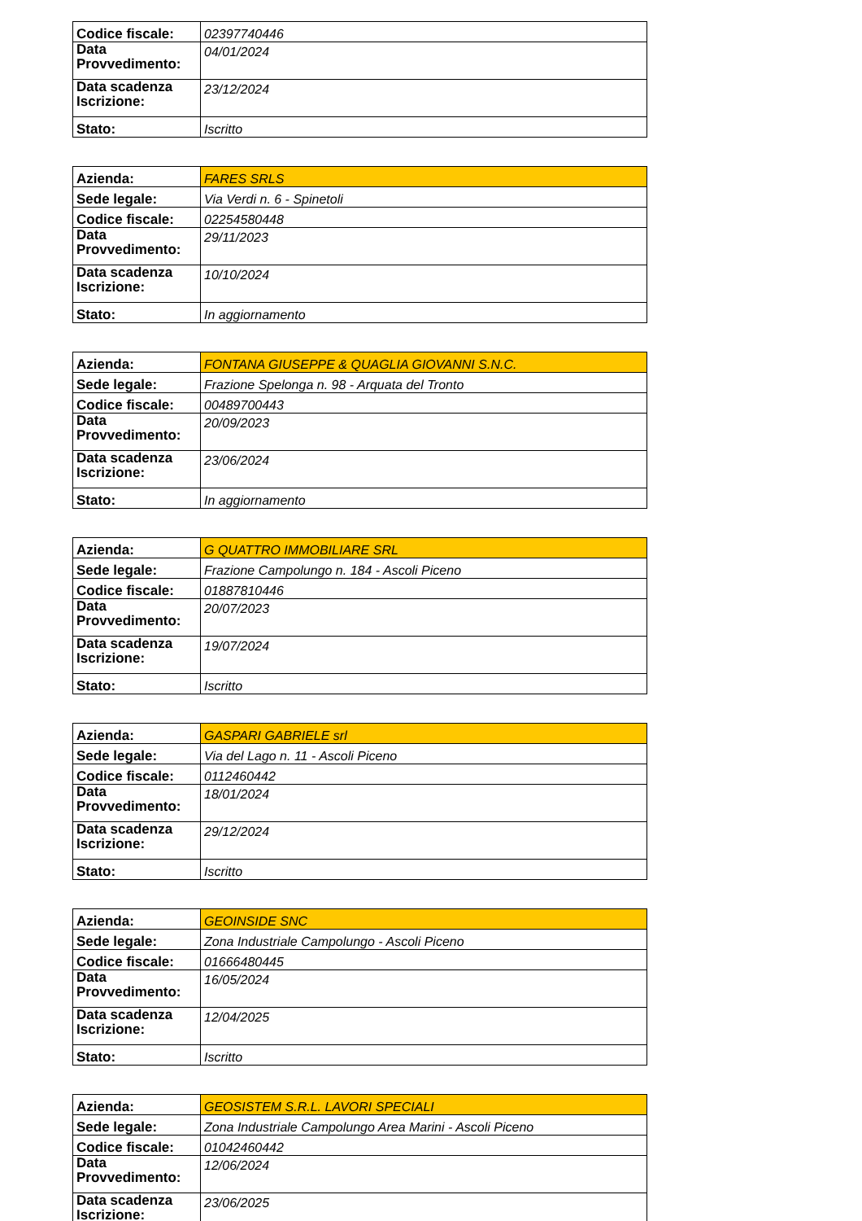| Codice fiscale: | 02397740446 |
| Data Provvedimento: | 04/01/2024 |
| Data scadenza Iscrizione: | 23/12/2024 |
| Stato: | Iscritto |
| Azienda: | FARES SRLS |
| Sede legale: | Via Verdi n. 6 - Spinetoli |
| Codice fiscale: | 02254580448 |
| Data Provvedimento: | 29/11/2023 |
| Data scadenza Iscrizione: | 10/10/2024 |
| Stato: | In aggiornamento |
| Azienda: | FONTANA GIUSEPPE & QUAGLIA GIOVANNI S.N.C. |
| Sede legale: | Frazione Spelonga n. 98 - Arquata del Tronto |
| Codice fiscale: | 00489700443 |
| Data Provvedimento: | 20/09/2023 |
| Data scadenza Iscrizione: | 23/06/2024 |
| Stato: | In aggiornamento |
| Azienda: | G QUATTRO IMMOBILIARE SRL |
| Sede legale: | Frazione Campolungo n. 184 - Ascoli Piceno |
| Codice fiscale: | 01887810446 |
| Data Provvedimento: | 20/07/2023 |
| Data scadenza Iscrizione: | 19/07/2024 |
| Stato: | Iscritto |
| Azienda: | GASPARI GABRIELE srl |
| Sede legale: | Via del Lago n. 11 - Ascoli Piceno |
| Codice fiscale: | 0112460442 |
| Data Provvedimento: | 18/01/2024 |
| Data scadenza Iscrizione: | 29/12/2024 |
| Stato: | Iscritto |
| Azienda: | GEOINSIDE SNC |
| Sede legale: | Zona Industriale Campolungo - Ascoli Piceno |
| Codice fiscale: | 01666480445 |
| Data Provvedimento: | 16/05/2024 |
| Data scadenza Iscrizione: | 12/04/2025 |
| Stato: | Iscritto |
| Azienda: | GEOSISTEM S.R.L. LAVORI SPECIALI |
| Sede legale: | Zona Industriale Campolungo Area Marini - Ascoli Piceno |
| Codice fiscale: | 01042460442 |
| Data Provvedimento: | 12/06/2024 |
| Data scadenza Iscrizione: | 23/06/2025 |